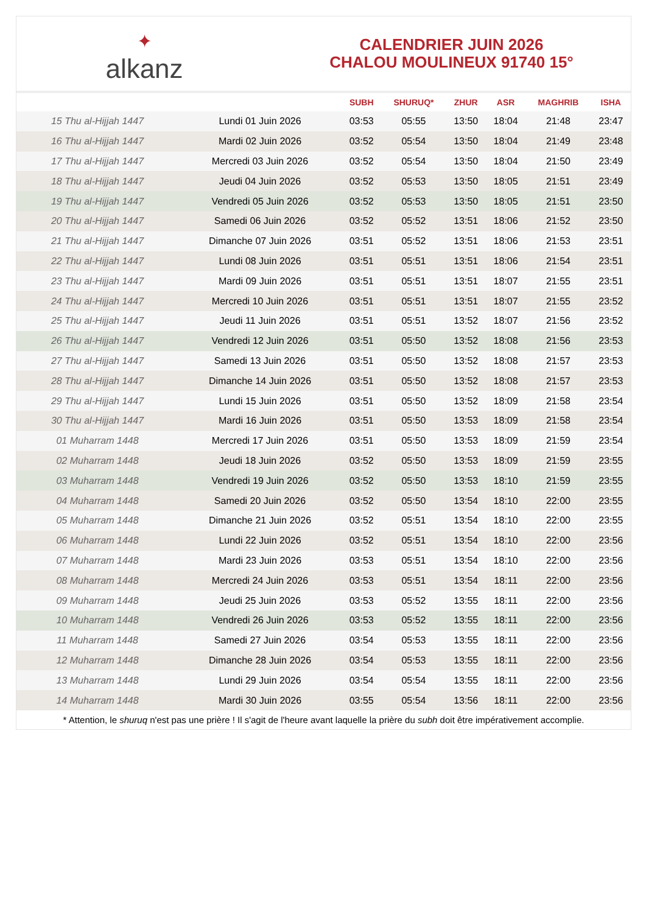✦
alkanz
CALENDRIER JUIN 2026
CHALOU MOULINEUX 91740 15°
| | | SUBH | SHURUQ* | ZHUR | ASR | MAGHRIB | ISHA |
| --- | --- | --- | --- | --- | --- | --- | --- |
| 15 Thu al-Hijjah 1447 | Lundi 01 Juin 2026 | 03:53 | 05:55 | 13:50 | 18:04 | 21:48 | 23:47 |
| 16 Thu al-Hijjah 1447 | Mardi 02 Juin 2026 | 03:52 | 05:54 | 13:50 | 18:04 | 21:49 | 23:48 |
| 17 Thu al-Hijjah 1447 | Mercredi 03 Juin 2026 | 03:52 | 05:54 | 13:50 | 18:04 | 21:50 | 23:49 |
| 18 Thu al-Hijjah 1447 | Jeudi 04 Juin 2026 | 03:52 | 05:53 | 13:50 | 18:05 | 21:51 | 23:49 |
| 19 Thu al-Hijjah 1447 | Vendredi 05 Juin 2026 | 03:52 | 05:53 | 13:50 | 18:05 | 21:51 | 23:50 |
| 20 Thu al-Hijjah 1447 | Samedi 06 Juin 2026 | 03:52 | 05:52 | 13:51 | 18:06 | 21:52 | 23:50 |
| 21 Thu al-Hijjah 1447 | Dimanche 07 Juin 2026 | 03:51 | 05:52 | 13:51 | 18:06 | 21:53 | 23:51 |
| 22 Thu al-Hijjah 1447 | Lundi 08 Juin 2026 | 03:51 | 05:51 | 13:51 | 18:06 | 21:54 | 23:51 |
| 23 Thu al-Hijjah 1447 | Mardi 09 Juin 2026 | 03:51 | 05:51 | 13:51 | 18:07 | 21:55 | 23:51 |
| 24 Thu al-Hijjah 1447 | Mercredi 10 Juin 2026 | 03:51 | 05:51 | 13:51 | 18:07 | 21:55 | 23:52 |
| 25 Thu al-Hijjah 1447 | Jeudi 11 Juin 2026 | 03:51 | 05:51 | 13:52 | 18:07 | 21:56 | 23:52 |
| 26 Thu al-Hijjah 1447 | Vendredi 12 Juin 2026 | 03:51 | 05:50 | 13:52 | 18:08 | 21:56 | 23:53 |
| 27 Thu al-Hijjah 1447 | Samedi 13 Juin 2026 | 03:51 | 05:50 | 13:52 | 18:08 | 21:57 | 23:53 |
| 28 Thu al-Hijjah 1447 | Dimanche 14 Juin 2026 | 03:51 | 05:50 | 13:52 | 18:08 | 21:57 | 23:53 |
| 29 Thu al-Hijjah 1447 | Lundi 15 Juin 2026 | 03:51 | 05:50 | 13:52 | 18:09 | 21:58 | 23:54 |
| 30 Thu al-Hijjah 1447 | Mardi 16 Juin 2026 | 03:51 | 05:50 | 13:53 | 18:09 | 21:58 | 23:54 |
| 01 Muharram 1448 | Mercredi 17 Juin 2026 | 03:51 | 05:50 | 13:53 | 18:09 | 21:59 | 23:54 |
| 02 Muharram 1448 | Jeudi 18 Juin 2026 | 03:52 | 05:50 | 13:53 | 18:09 | 21:59 | 23:55 |
| 03 Muharram 1448 | Vendredi 19 Juin 2026 | 03:52 | 05:50 | 13:53 | 18:10 | 21:59 | 23:55 |
| 04 Muharram 1448 | Samedi 20 Juin 2026 | 03:52 | 05:50 | 13:54 | 18:10 | 22:00 | 23:55 |
| 05 Muharram 1448 | Dimanche 21 Juin 2026 | 03:52 | 05:51 | 13:54 | 18:10 | 22:00 | 23:55 |
| 06 Muharram 1448 | Lundi 22 Juin 2026 | 03:52 | 05:51 | 13:54 | 18:10 | 22:00 | 23:56 |
| 07 Muharram 1448 | Mardi 23 Juin 2026 | 03:53 | 05:51 | 13:54 | 18:10 | 22:00 | 23:56 |
| 08 Muharram 1448 | Mercredi 24 Juin 2026 | 03:53 | 05:51 | 13:54 | 18:11 | 22:00 | 23:56 |
| 09 Muharram 1448 | Jeudi 25 Juin 2026 | 03:53 | 05:52 | 13:55 | 18:11 | 22:00 | 23:56 |
| 10 Muharram 1448 | Vendredi 26 Juin 2026 | 03:53 | 05:52 | 13:55 | 18:11 | 22:00 | 23:56 |
| 11 Muharram 1448 | Samedi 27 Juin 2026 | 03:54 | 05:53 | 13:55 | 18:11 | 22:00 | 23:56 |
| 12 Muharram 1448 | Dimanche 28 Juin 2026 | 03:54 | 05:53 | 13:55 | 18:11 | 22:00 | 23:56 |
| 13 Muharram 1448 | Lundi 29 Juin 2026 | 03:54 | 05:54 | 13:55 | 18:11 | 22:00 | 23:56 |
| 14 Muharram 1448 | Mardi 30 Juin 2026 | 03:55 | 05:54 | 13:56 | 18:11 | 22:00 | 23:56 |
* Attention, le shuruq n'est pas une prière ! Il s'agit de l'heure avant laquelle la prière du subh doit être impérativement accomplie.